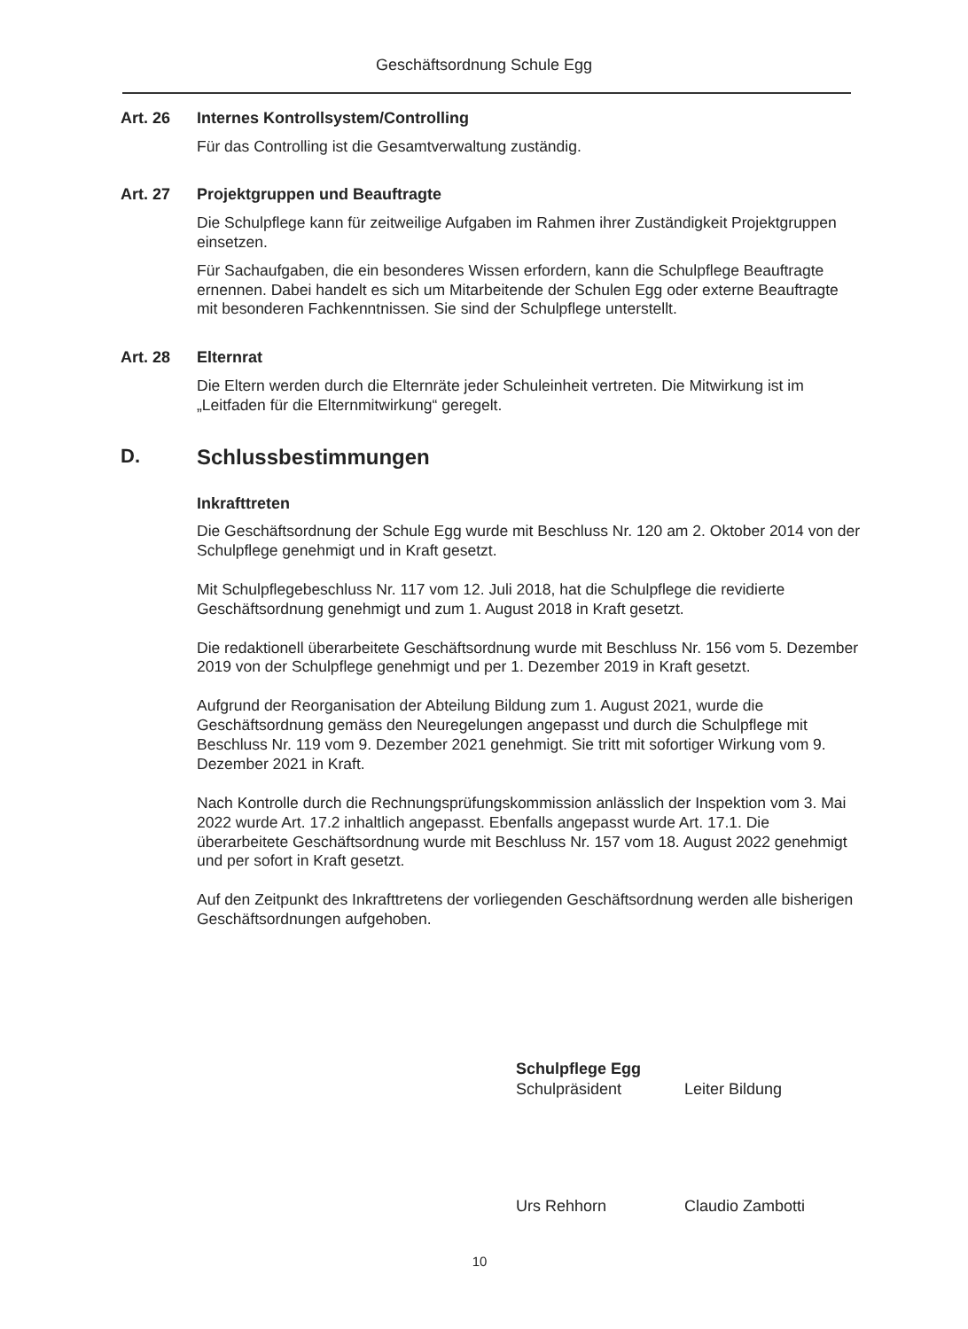Geschäftsordnung Schule Egg
Art. 26 Internes Kontrollsystem/Controlling
Für das Controlling ist die Gesamtverwaltung zuständig.
Art. 27 Projektgruppen und Beauftragte
Die Schulpflege kann für zeitweilige Aufgaben im Rahmen ihrer Zuständigkeit Projektgruppen einsetzen.
Für Sachaufgaben, die ein besonderes Wissen erfordern, kann die Schulpflege Beauftragte ernennen. Dabei handelt es sich um Mitarbeitende der Schulen Egg oder externe Beauftragte mit besonderen Fachkenntnissen. Sie sind der Schulpflege unterstellt.
Art. 28 Elternrat
Die Eltern werden durch die Elternräte jeder Schuleinheit vertreten. Die Mitwirkung ist im „Leitfaden für die Elternmitwirkung“ geregelt.
D. Schlussbestimmungen
Inkrafttreten
Die Geschäftsordnung der Schule Egg wurde mit Beschluss Nr. 120 am 2. Oktober 2014 von der Schulpflege genehmigt und in Kraft gesetzt.
Mit Schulpflegebeschluss Nr. 117 vom 12. Juli 2018, hat die Schulpflege die revidierte Geschäftsordnung genehmigt und zum 1. August 2018 in Kraft gesetzt.
Die redaktionell überarbeitete Geschäftsordnung wurde mit Beschluss Nr. 156 vom 5. Dezember 2019 von der Schulpflege genehmigt und per 1. Dezember 2019 in Kraft gesetzt.
Aufgrund der Reorganisation der Abteilung Bildung zum 1. August 2021, wurde die Geschäftsordnung gemäss den Neuregelungen angepasst und durch die Schulpflege mit Beschluss Nr. 119 vom 9. Dezember 2021 genehmigt. Sie tritt mit sofortiger Wirkung vom 9. Dezember 2021 in Kraft.
Nach Kontrolle durch die Rechnungsprüfungskommission anlässlich der Inspektion vom 3. Mai 2022 wurde Art. 17.2 inhaltlich angepasst. Ebenfalls angepasst wurde Art. 17.1. Die überarbeitete Geschäftsordnung wurde mit Beschluss Nr. 157 vom 18. August 2022 genehmigt und per sofort in Kraft gesetzt.
Auf den Zeitpunkt des Inkrafttretens der vorliegenden Geschäftsordnung werden alle bisherigen Geschäftsordnungen aufgehoben.
Schulpflege Egg
Schulpräsident Leiter Bildung
Urs Rehhorn Claudio Zambotti
10